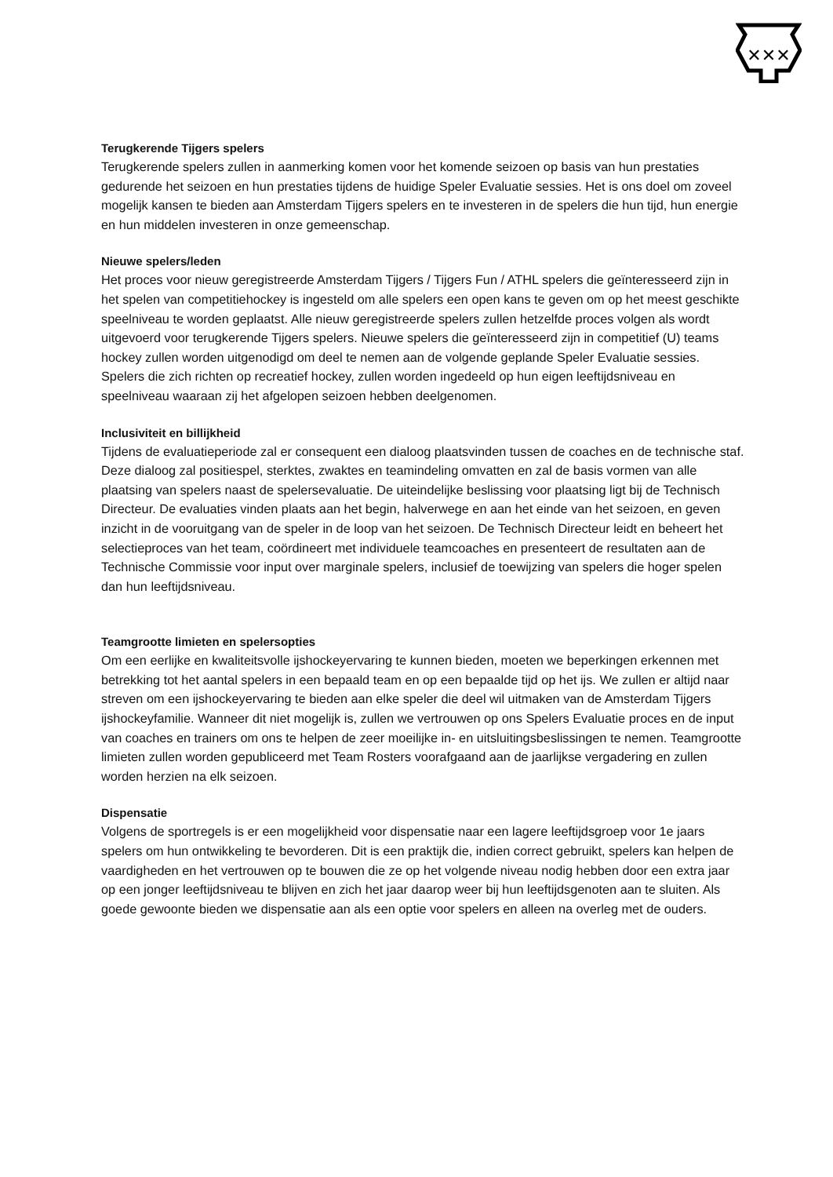✕✕✕
Terugkerende Tijgers spelers
Terugkerende spelers zullen in aanmerking komen voor het komende seizoen op basis van hun prestaties gedurende het seizoen en hun prestaties tijdens de huidige Speler Evaluatie sessies. Het is ons doel om zoveel mogelijk kansen te bieden aan Amsterdam Tijgers spelers en te investeren in de spelers die hun tijd, hun energie en hun middelen investeren in onze gemeenschap.
Nieuwe spelers/leden
Het proces voor nieuw geregistreerde Amsterdam Tijgers / Tijgers Fun / ATHL spelers die geïnteresseerd zijn in het spelen van competitiehockey is ingesteld om alle spelers een open kans te geven om op het meest geschikte speelniveau te worden geplaatst. Alle nieuw geregistreerde spelers zullen hetzelfde proces volgen als wordt uitgevoerd voor terugkerende Tijgers spelers. Nieuwe spelers die geïnteresseerd zijn in competitief (U) teams hockey zullen worden uitgenodigd om deel te nemen aan de volgende geplande Speler Evaluatie sessies. Spelers die zich richten op recreatief hockey, zullen worden ingedeeld op hun eigen leeftijdsniveau en speelniveau waaraan zij het afgelopen seizoen hebben deelgenomen.
Inclusiviteit en billijkheid
Tijdens de evaluatieperiode zal er consequent een dialoog plaatsvinden tussen de coaches en de technische staf. Deze dialoog zal positiespel, sterktes, zwaktes en teamindeling omvatten en zal de basis vormen van alle plaatsing van spelers naast de spelersevaluatie. De uiteindelijke beslissing voor plaatsing ligt bij de Technisch Directeur. De evaluaties vinden plaats aan het begin, halverwege en aan het einde van het seizoen, en geven inzicht in de vooruitgang van de speler in de loop van het seizoen. De Technisch Directeur leidt en beheert het selectieproces van het team, coördineert met individuele teamcoaches en presenteert de resultaten aan de Technische Commissie voor input over marginale spelers, inclusief de toewijzing van spelers die hoger spelen dan hun leeftijdsniveau.
Teamgrootte limieten en spelersopties
Om een eerlijke en kwaliteitsvolle ijshockeyervaring te kunnen bieden, moeten we beperkingen erkennen met betrekking tot het aantal spelers in een bepaald team en op een bepaalde tijd op het ijs. We zullen er altijd naar streven om een ijshockeyervaring te bieden aan elke speler die deel wil uitmaken van de Amsterdam Tijgers ijshockeyfamilie. Wanneer dit niet mogelijk is, zullen we vertrouwen op ons Spelers Evaluatie proces en de input van coaches en trainers om ons te helpen de zeer moeilijke in- en uitsluitingsbeslissingen te nemen. Teamgrootte limieten zullen worden gepubliceerd met Team Rosters voorafgaand aan de jaarlijkse vergadering en zullen worden herzien na elk seizoen.
Dispensatie
Volgens de sportregels is er een mogelijkheid voor dispensatie naar een lagere leeftijdsgroep voor 1e jaars spelers om hun ontwikkeling te bevorderen. Dit is een praktijk die, indien correct gebruikt, spelers kan helpen de vaardigheden en het vertrouwen op te bouwen die ze op het volgende niveau nodig hebben door een extra jaar op een jonger leeftijdsniveau te blijven en zich het jaar daarop weer bij hun leeftijdsgenoten aan te sluiten. Als goede gewoonte bieden we dispensatie aan als een optie voor spelers en alleen na overleg met de ouders.